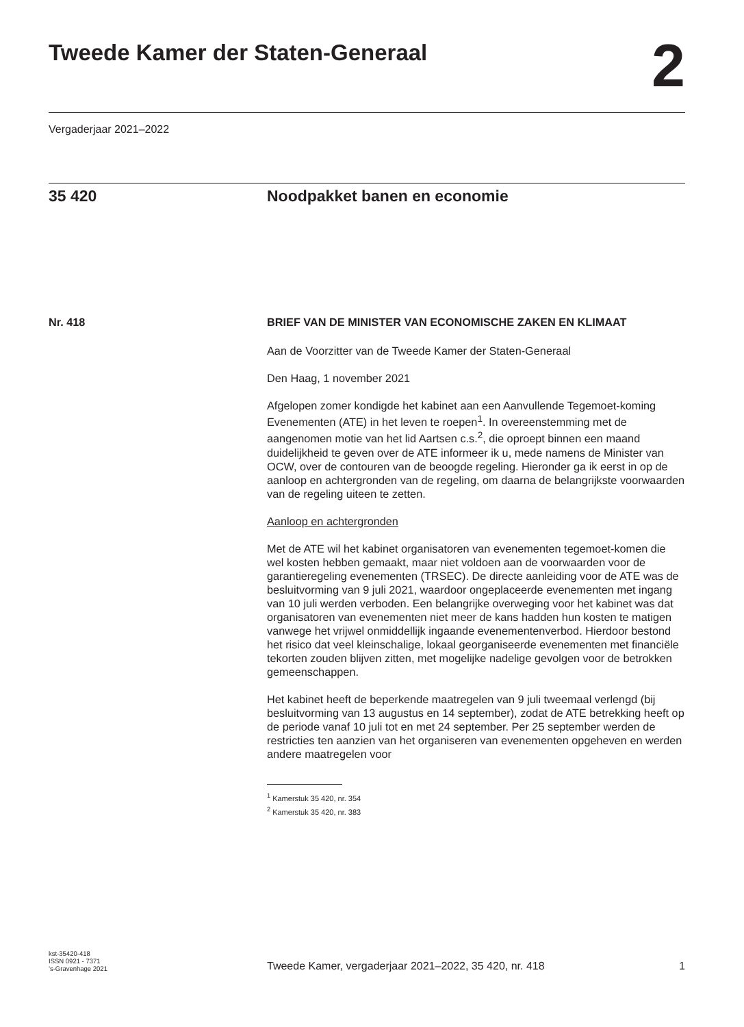Tweede Kamer der Staten-Generaal
2
Vergaderjaar 2021–2022
35 420 Noodpakket banen en economie
Nr. 418 BRIEF VAN DE MINISTER VAN ECONOMISCHE ZAKEN EN KLIMAAT
Aan de Voorzitter van de Tweede Kamer der Staten-Generaal
Den Haag, 1 november 2021
Afgelopen zomer kondigde het kabinet aan een Aanvullende Tegemoet-koming Evenementen (ATE) in het leven te roepen<sup>1</sup>. In overeenstemming met de aangenomen motie van het lid Aartsen c.s.<sup>2</sup>, die oproept binnen een maand duidelijkheid te geven over de ATE informeer ik u, mede namens de Minister van OCW, over de contouren van de beoogde regeling. Hieronder ga ik eerst in op de aanloop en achtergronden van de regeling, om daarna de belangrijkste voorwaarden van de regeling uiteen te zetten.
Aanloop en achtergronden
Met de ATE wil het kabinet organisatoren van evenementen tegemoet-komen die wel kosten hebben gemaakt, maar niet voldoen aan de voorwaarden voor de garantieregeling evenementen (TRSEC). De directe aanleiding voor de ATE was de besluitvorming van 9 juli 2021, waardoor ongeplaceerde evenementen met ingang van 10 juli werden verboden. Een belangrijke overweging voor het kabinet was dat organisatoren van evenementen niet meer de kans hadden hun kosten te matigen vanwege het vrijwel onmiddellijk ingaande evenementenverbod. Hierdoor bestond het risico dat veel kleinschalige, lokaal georganiseerde evenementen met financiële tekorten zouden blijven zitten, met mogelijke nadelige gevolgen voor de betrokken gemeenschappen.
Het kabinet heeft de beperkende maatregelen van 9 juli tweemaal verlengd (bij besluitvorming van 13 augustus en 14 september), zodat de ATE betrekking heeft op de periode vanaf 10 juli tot en met 24 september. Per 25 september werden de restricties ten aanzien van het organiseren van evenementen opgeheven en werden andere maatregelen voor
<sup>1</sup> Kamerstuk 35 420, nr. 354
<sup>2</sup> Kamerstuk 35 420, nr. 383
kst-35420-418
ISSN 0921 - 7371
’s-Gravenhage 2021
Tweede Kamer, vergaderjaar 2021–2022, 35 420, nr. 418
1